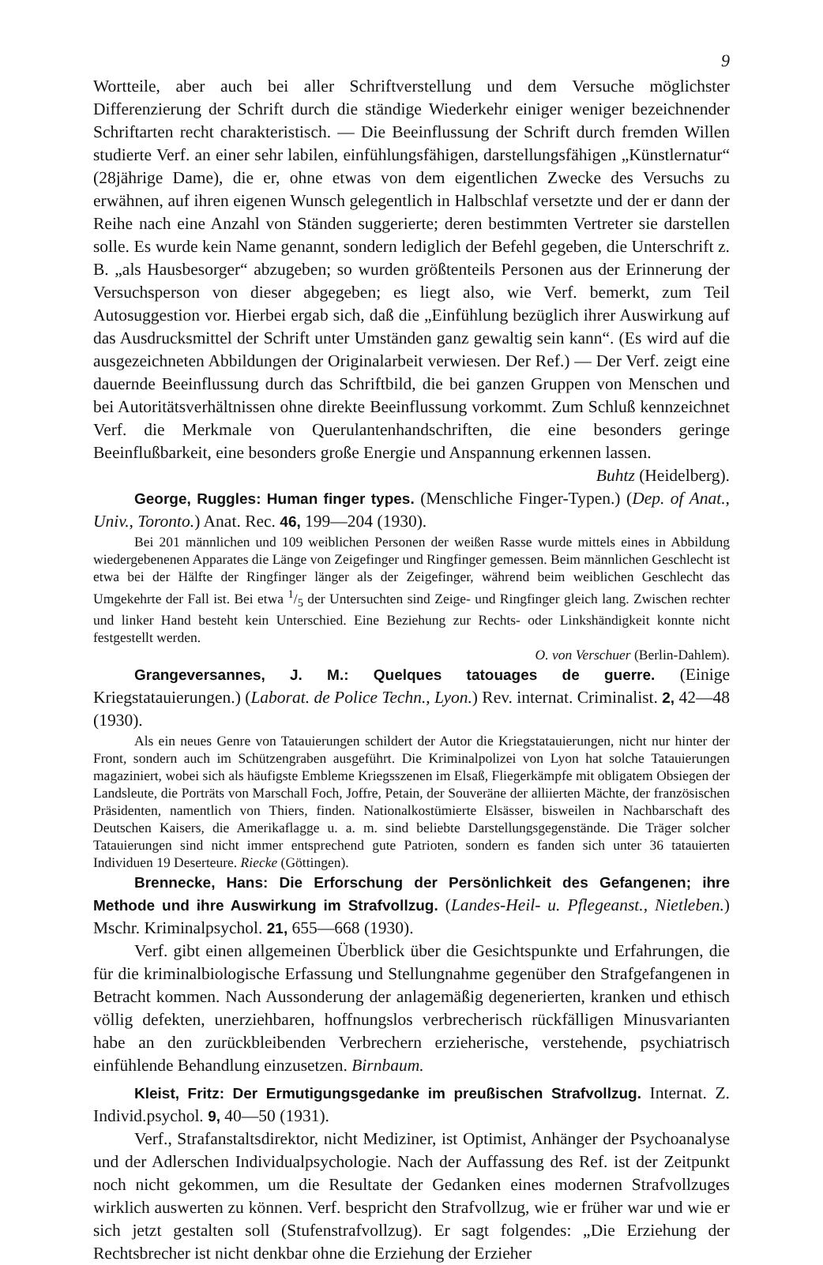9
Wortteile, aber auch bei aller Schriftverstellung und dem Versuche möglichster Differenzierung der Schrift durch die ständige Wiederkehr einiger weniger bezeichnender Schriftarten recht charakteristisch. — Die Beeinflussung der Schrift durch fremden Willen studierte Verf. an einer sehr labilen, einfühlungsfähigen, darstellungsfähigen „Künstlernatur“ (28jährige Dame), die er, ohne etwas von dem eigentlichen Zwecke des Versuchs zu erwähnen, auf ihren eigenen Wunsch gelegentlich in Halbschlaf versetzte und der er dann der Reihe nach eine Anzahl von Ständen suggerierte; deren bestimmten Vertreter sie darstellen solle. Es wurde kein Name genannt, sondern lediglich der Befehl gegeben, die Unterschrift z. B. „als Hausbesorger“ abzugeben; so wurden größtenteils Personen aus der Erinnerung der Versuchsperson von dieser abgegeben; es liegt also, wie Verf. bemerkt, zum Teil Autosuggestion vor. Hierbei ergab sich, daß die „Einfühlung bezüglich ihrer Auswirkung auf das Ausdrucksmittel der Schrift unter Umständen ganz gewaltig sein kann“. (Es wird auf die ausgezeichneten Abbildungen der Originalarbeit verwiesen. Der Ref.) — Der Verf. zeigt eine dauernde Beeinflussung durch das Schriftbild, die bei ganzen Gruppen von Menschen und bei Autoritätsverhältnissen ohne direkte Beeinflussung vorkommt. Zum Schluß kennzeichnet Verf. die Merkmale von Querulantenhandschriften, die eine besonders geringe Beeinflußbarkeit, eine besonders große Energie und Anspannung erkennen lassen.
Buhtz (Heidelberg).
George, Ruggles: Human finger types. (Menschliche Finger-Typen.) (Dep. of Anat., Univ., Toronto.) Anat. Rec. 46, 199—204 (1930).
Bei 201 männlichen und 109 weiblichen Personen der weißen Rasse wurde mittels eines in Abbildung wiedergebenenen Apparates die Länge von Zeigefinger und Ringfinger gemessen. Beim männlichen Geschlecht ist etwa bei der Hälfte der Ringfinger länger als der Zeigefinger, während beim weiblichen Geschlecht das Umgekehrte der Fall ist. Bei etwa 1/5 der Untersuchten sind Zeige- und Ringfinger gleich lang. Zwischen rechter und linker Hand besteht kein Unterschied. Eine Beziehung zur Rechts- oder Linkshändigkeit konnte nicht festgestellt werden.
O. von Verschuer (Berlin-Dahlem).
Grangeversannes, J. M.: Quelques tatouages de guerre. (Einige Kriegstatauierungen.) (Laborat. de Police Techn., Lyon.) Rev. internat. Criminalist. 2, 42—48 (1930).
Als ein neues Genre von Tatauierungen schildert der Autor die Kriegstatauierungen, nicht nur hinter der Front, sondern auch im Schützengraben ausgeführt. Die Kriminalpolizei von Lyon hat solche Tatauierungen magaziniert, wobei sich als häufigste Embleme Kriegsszenen im Elsaß, Fliegerkämpfe mit obligatem Obsiegen der Landsleute, die Porträts von Marschall Foch, Joffre, Petain, der Souveräne der alliierten Mächte, der französischen Präsidenten, namentlich von Thiers, finden. Nationalkostümierte Elsässer, bisweilen in Nachbarschaft des Deutschen Kaisers, die Amerikaflagge u. a. m. sind beliebte Darstellungsgegenstände. Die Träger solcher Tatauierungen sind nicht immer entsprechend gute Patrioten, sondern es fanden sich unter 36 tatauierten Individuen 19 Deserteure. Riecke (Göttingen).
Brennecke, Hans: Die Erforschung der Persönlichkeit des Gefangenen; ihre Methode und ihre Auswirkung im Strafvollzug. (Landes-Heil- u. Pflegeanst., Nietleben.) Mschr. Kriminalpsychol. 21, 655—668 (1930).
Verf. gibt einen allgemeinen Überblick über die Gesichtspunkte und Erfahrungen, die für die kriminalbiologische Erfassung und Stellungnahme gegenüber den Strafgefangenen in Betracht kommen. Nach Aussonderung der anlagemäßig degenerierten, kranken und ethisch völlig defekten, unerziehbaren, hoffnungslos verbrecherisch rückfälligen Minusvarianten habe an den zurückbleibenden Verbrechern erzieherische, verstehende, psychiatrisch einfühlende Behandlung einzusetzen. Birnbaum.
Kleist, Fritz: Der Ermutigungsgedanke im preußischen Strafvollzug. Internat. Z. Individ.psychol. 9, 40—50 (1931).
Verf., Strafanstaltsdirektor, nicht Mediziner, ist Optimist, Anhänger der Psychoanalyse und der Adlerschen Individualpsychologie. Nach der Auffassung des Ref. ist der Zeitpunkt noch nicht gekommen, um die Resultate der Gedanken eines modernen Strafvollzuges wirklich auswerten zu können. Verf. bespricht den Strafvollzug, wie er früher war und wie er sich jetzt gestalten soll (Stufenstrafvollzug). Er sagt folgendes: „Die Erziehung der Rechtsbrecher ist nicht denkbar ohne die Erziehung der Erzieher